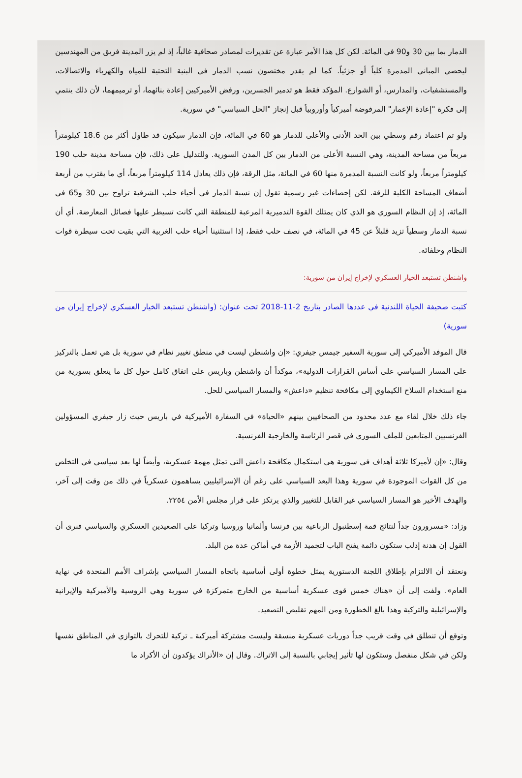الدمار بما بين 30 و90 في المائة. لكن كل هذا الأمر عبارة عن تقديرات لمصادر صحافية غالباً، إذ لم يزر المدينة فريق من المهندسين ليحصي المباني المدمرة كلياً أو جزئياً. كما لم يقدر مختصون نسب الدمار في البنية التحتية للمياه والكهرباء والاتصالات، والمستشفيات، والمدارس، أو الشوارع. المؤكد فقط هو تدمير الجسرين، ورفض الأميركيين إعادة بنائهما، أو ترميمهما، لأن ذلك ينتمي إلى فكرة "إعادة الإعمار" المرفوضة أميركياً وأوروبياً قبل إنجاز "الحل السياسي" في سورية.
ولو تم اعتماد رقم وسطي بين الحد الأدنى والأعلى للدمار هو 60 في المائة، فإن الدمار سيكون قد طاول أكثر من 18.6 كيلومتراً مربعاً من مساحة المدينة، وهي النسبة الأعلى من الدمار بين كل المدن السورية. وللتدليل على ذلك، فإن مساحة مدينة حلب 190 كيلومتراً مربعاً، ولو كانت النسبة المدمرة منها 60 في المائة، مثل الرقة، فإن ذلك يعادل 114 كيلومتراً مربعاً، أي ما يقترب من أربعة أضعاف المساحة الكلية للرقة. لكن إحصاءات غير رسمية تقول إن نسبة الدمار في أحياء حلب الشرقية تراوح بين 30 و65 في المائة، إذ إن النظام السوري هو الذي كان يمتلك القوة التدميرية المرعبة للمنطقة التي كانت تسيطر عليها فصائل المعارضة. أي أن نسبة الدمار وسطياً تزيد قليلاً عن 45 في المائة، في نصف حلب فقط، إذا استثنينا أحياء حلب الغربية التي بقيت تحت سيطرة قوات النظام وحلفائه.
واشنطن تستبعد الخيار العسكري لإخراج إيران من سورية:
كتبت صحيفة الحياة اللندنية في عددها الصادر بتاريخ 2-11-2018 تحت عنوان: (واشنطن تستبعد الخيار العسكري لإخراج إيران من سورية)
قال الموفد الأميركي إلى سورية السفير جيمس جيفري: «إن واشنطن ليست في منطق تغيير نظام في سورية بل هي تعمل بالتركيز على المسار السياسي على أساس القرارات الدولية»، موكداً أن واشنطن وباريس على اتفاق كامل حول كل ما يتعلق بسورية من منع استخدام السلاح الكيماوي إلى مكافحة تنظيم «داعش» والمسار السياسي للحل.
جاء ذلك خلال لقاء مع عدد محدود من الصحافيين بينهم «الحياة» في السفارة الأميركية في باريس حيث زار جيفري المسؤولين الفرنسيين المتابعين للملف السوري في قصر الرئاسة والخارجية الفرنسية.
وقال: «إن لأميركا ثلاثة أهداف في سورية هي استكمال مكافحة داعش التي تمثل مهمة عسكرية، وأيضاً لها بعد سياسي في التخلص من كل القوات الموجودة في سورية وهذا البعد السياسي على رغم أن الإسرائيليين يساهمون عسكرياً في ذلك من وقت إلى آخر، والهدف الأخير هو المسار السياسي غير القابل للتغيير والذي يرتكز على قرار مجلس الأمن ٢٢٥٤.
وزاد: «مسرورون جداً لنتائج قمة إسطنبول الرباعية بين فرنسا وألمانيا وروسيا وتركيا على الصعيدين العسكري والسياسي فنرى أن القول إن هدنة إدلب ستكون دائمة يفتح الباب لتجميد الأزمة في أماكن عدة من البلد.
ونعتقد أن الالتزام بإطلاق اللجنة الدستورية يمثل خطوة أولى أساسية باتجاه المسار السياسي بإشراف الأمم المتحدة في نهاية العام». ولفت إلى أن «هناك خمس قوى عسكرية أساسية من الخارج متمركزة في سورية وهي الروسية والأميركية والإيرانية والإسرائيلية والتركية وهذا بالغ الخطورة ومن المهم تقليص التصعيد.
وتوقع أن تنطلق في وقت قريب جداً دوريات عسكرية منسقة وليست مشتركة أميركية ـ تركية للتحرك بالتوازي في المناطق نفسها ولكن في شكل منفصل وستكون لها تأثير إيجابي بالنسبة إلى الاتراك. وقال إن «الأتراك يؤكدون أن الأكراد ما